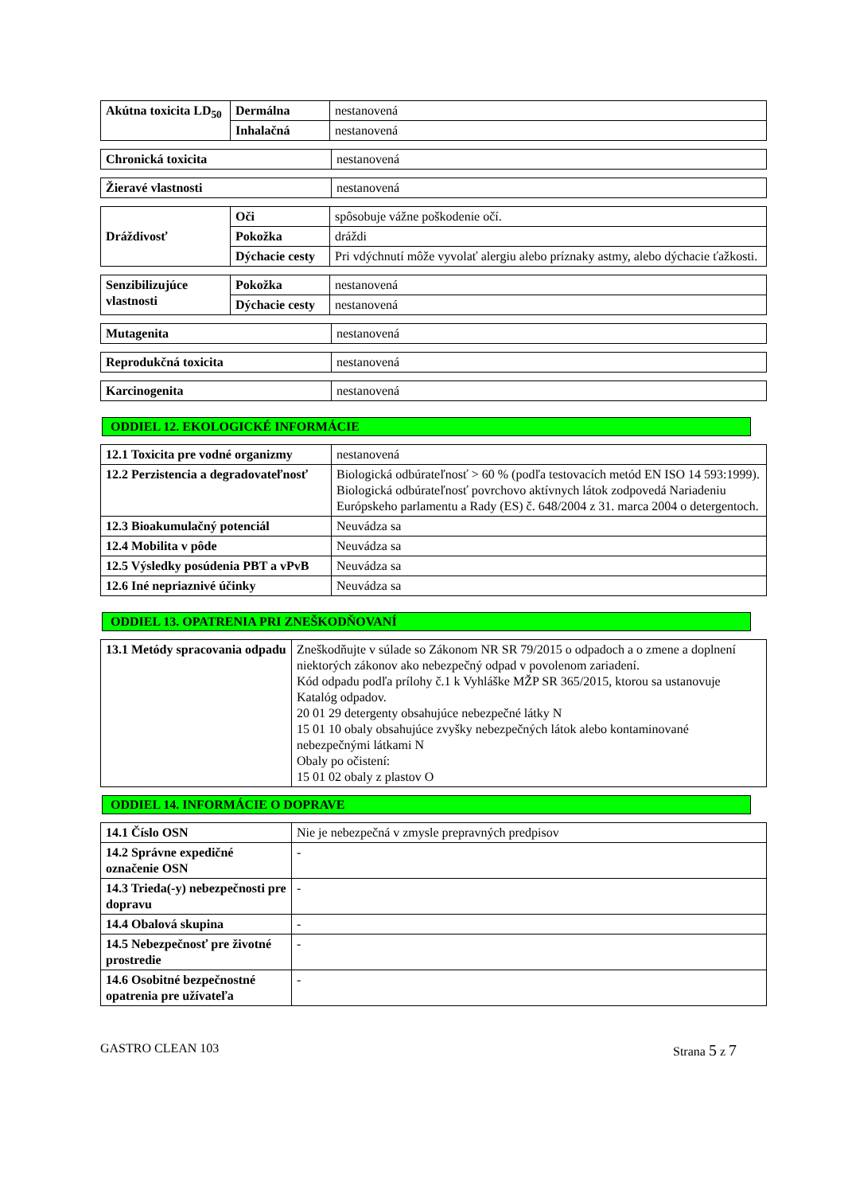| Akútna toxicita LD<sub>50</sub> | Dermálna | nestanovená |
| | Inhalačná | nestanovená |
| Chronická toxicita | nestanovená |
| Žieravé vlastnosti | nestanovená |
| Dráždivosť | Oči | spôsobuje vážne poškodenie očí. |
| | Pokožka | dráždi |
| | Dýchacie cesty | Pri vdýchnutí môže vyvolať alergiu alebo príznaky astmy, alebo dýchacie ťažkosti. |
| Senzibilizujúce vlastnosti | Pokožka | nestanovená |
| | Dýchacie cesty | nestanovená |
| Mutagenita | nestanovená |
| Reprodukčná toxicita | nestanovená |
| Karcinogenita | nestanovená |
ODDIEL 12. EKOLOGICKÉ INFORMÁCIE
| 12.1 Toxicita pre vodné organizmy | nestanovená |
| 12.2 Perzistencia a degradovateľnosť | Biologická odbúrateľnosť > 60 % (podľa testovacích metód EN ISO 14 593:1999). Biologická odbúrateľnosť povrchovo aktívnych látok zodpovedá Nariadeniu Európskeho parlamentu a Rady (ES) č. 648/2004 z 31. marca 2004 o detergentoch. |
| 12.3 Bioakumulačný potenciál | Neuvádza sa |
| 12.4 Mobilita v pôde | Neuvádza sa |
| 12.5 Výsledky posúdenia PBT a vPvB | Neuvádza sa |
| 12.6 Iné nepriaznivé účinky | Neuvádza sa |
ODDIEL 13. OPATRENIA PRI ZNEŠKODŇOVANÍ
| 13.1 Metódy spracovania odpadu | Zneškodňujte v súlade so Zákonom NR SR 79/2015 o odpadoch a o zmene a doplnení niektorých zákonov ako nebezpečný odpad v povolenom zariadení. Kód odpadu podľa prílohy č.1 k Vyhláške MŽP SR 365/2015, ktorou sa ustanovuje Katalóg odpadov. 20 01 29 detergenty obsahujúce nebezpečné látky N 15 01 10 obaly obsahujúce zvyšky nebezpečných látok alebo kontaminované nebezpečnými látkami N Obaly po očistení: 15 01 02 obaly z plastov O |
ODDIEL 14. INFORMÁCIE O DOPRAVE
| 14.1 Číslo OSN | Nie je nebezpečná v zmysle prepravných predpisov |
| 14.2 Správne expedičné označenie OSN | - |
| 14.3 Trieda(-y) nebezpečnosti pre dopravu | - |
| 14.4 Obalová skupina | - |
| 14.5 Nebezpečnosť pre životné prostredie | - |
| 14.6 Osobitné bezpečnostné opatrenia pre užívateľa | - |
GASTRO CLEAN 103 Strana 5 z 7